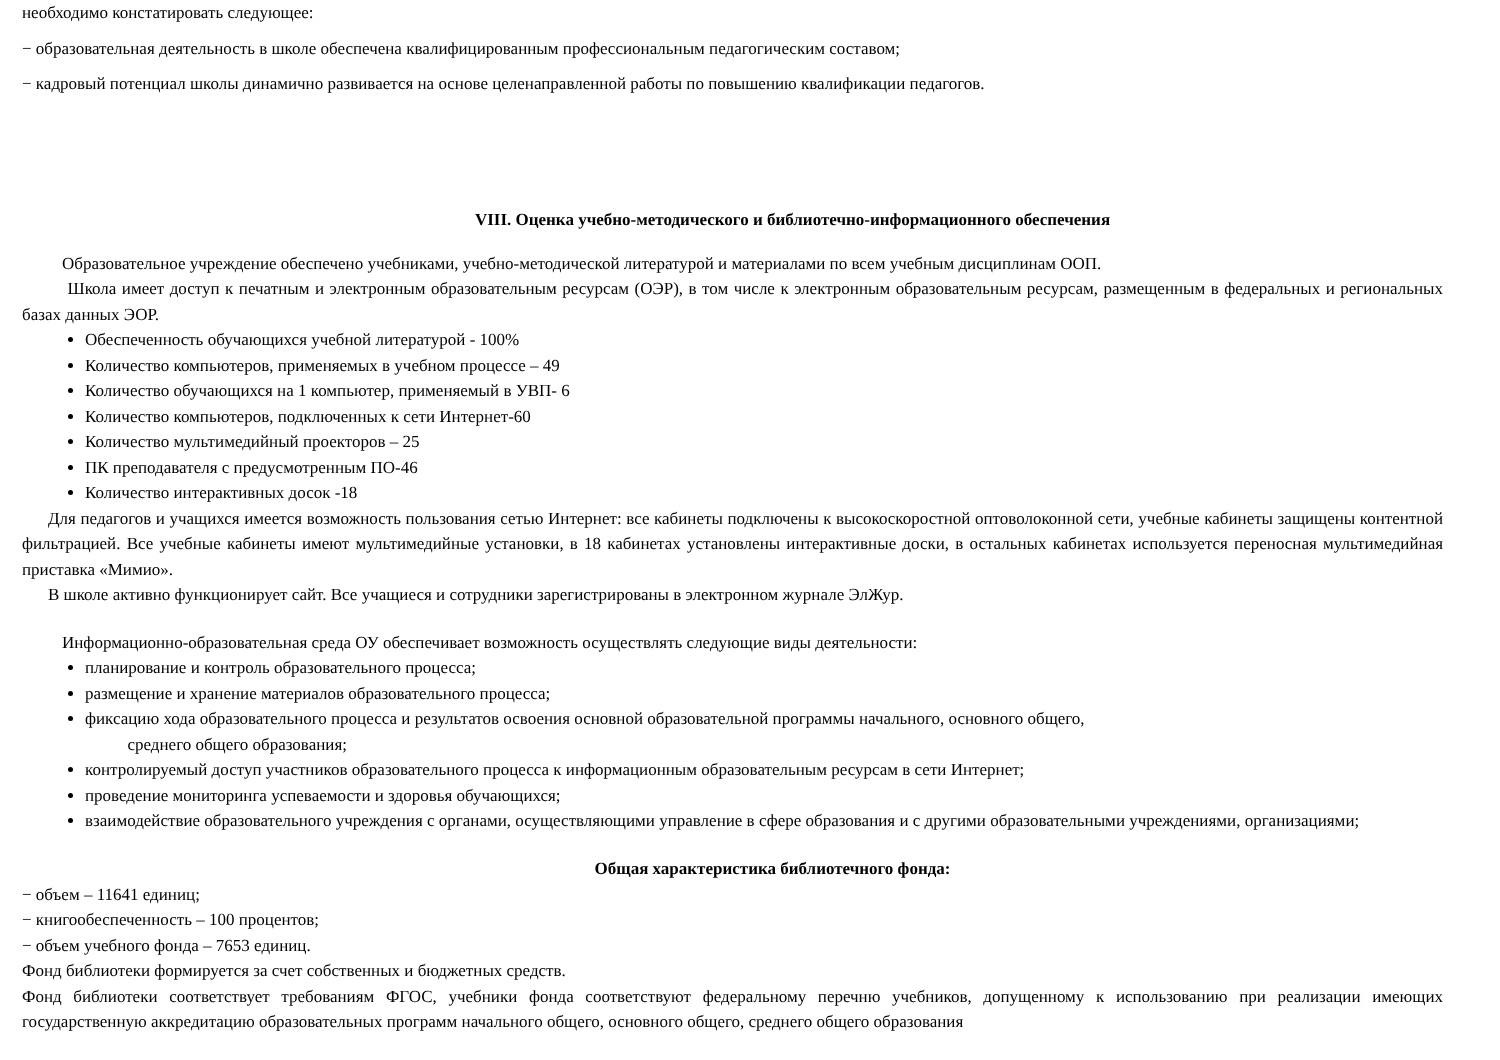необходимо констатировать следующее:
− образовательная деятельность в школе обеспечена квалифицированным профессиональным педагогическим составом;
− кадровый потенциал школы динамично развивается на основе целенаправленной работы по повышению квалификации педагогов.
VIII. Оценка учебно-методического и библиотечно-информационного обеспечения
Образовательное учреждение обеспечено учебниками, учебно-методической литературой и материалами по всем учебным дисциплинам ООП.
Школа имеет доступ к печатным и электронным образовательным ресурсам (ОЭР), в том числе к электронным образовательным ресурсам, размещенным в федеральных и региональных базах данных ЭОР.
Обеспеченность обучающихся учебной литературой - 100%
Количество компьютеров, применяемых в учебном процессе – 49
Количество обучающихся на 1 компьютер, применяемый в УВП- 6
Количество компьютеров, подключенных к сети Интернет-60
Количество мультимедийный проекторов – 25
ПК преподавателя с предусмотренным ПО-46
Количество интерактивных досок -18
Для педагогов и учащихся имеется возможность пользования сетью Интернет: все кабинеты подключены к высокоскоростной оптоволоконной сети, учебные кабинеты защищены контентной фильтрацией. Все учебные кабинеты имеют мультимедийные установки, в 18 кабинетах установлены интерактивные доски, в остальных кабинетах используется переносная мультимедийная приставка «Мимио».
В школе активно функционирует сайт. Все учащиеся и сотрудники зарегистрированы в электронном журнале ЭлЖур.
Информационно-образовательная среда ОУ обеспечивает возможность осуществлять следующие виды деятельности:
планирование и контроль образовательного процесса;
размещение и хранение материалов образовательного процесса;
фиксацию хода образовательного процесса и результатов освоения основной образовательной программы начального, основного общего,
среднего общего образования;
контролируемый доступ участников образовательного процесса к информационным образовательным ресурсам в сети Интернет;
проведение мониторинга успеваемости и здоровья обучающихся;
взаимодействие образовательного учреждения с органами, осуществляющими управление в сфере образования и с другими образовательными учреждениями, организациями;
Общая характеристика библиотечного фонда:
− объем – 11641 единиц;
− книгообеспеченность – 100 процентов;
− объем учебного фонда – 7653 единиц.
Фонд библиотеки формируется за счет собственных и бюджетных средств.
Фонд библиотеки соответствует требованиям ФГОС, учебники фонда соответствуют федеральному перечню учебников, допущенному к использованию при реализации имеющих государственную аккредитацию образовательных программ начального общего, основного общего, среднего общего образования